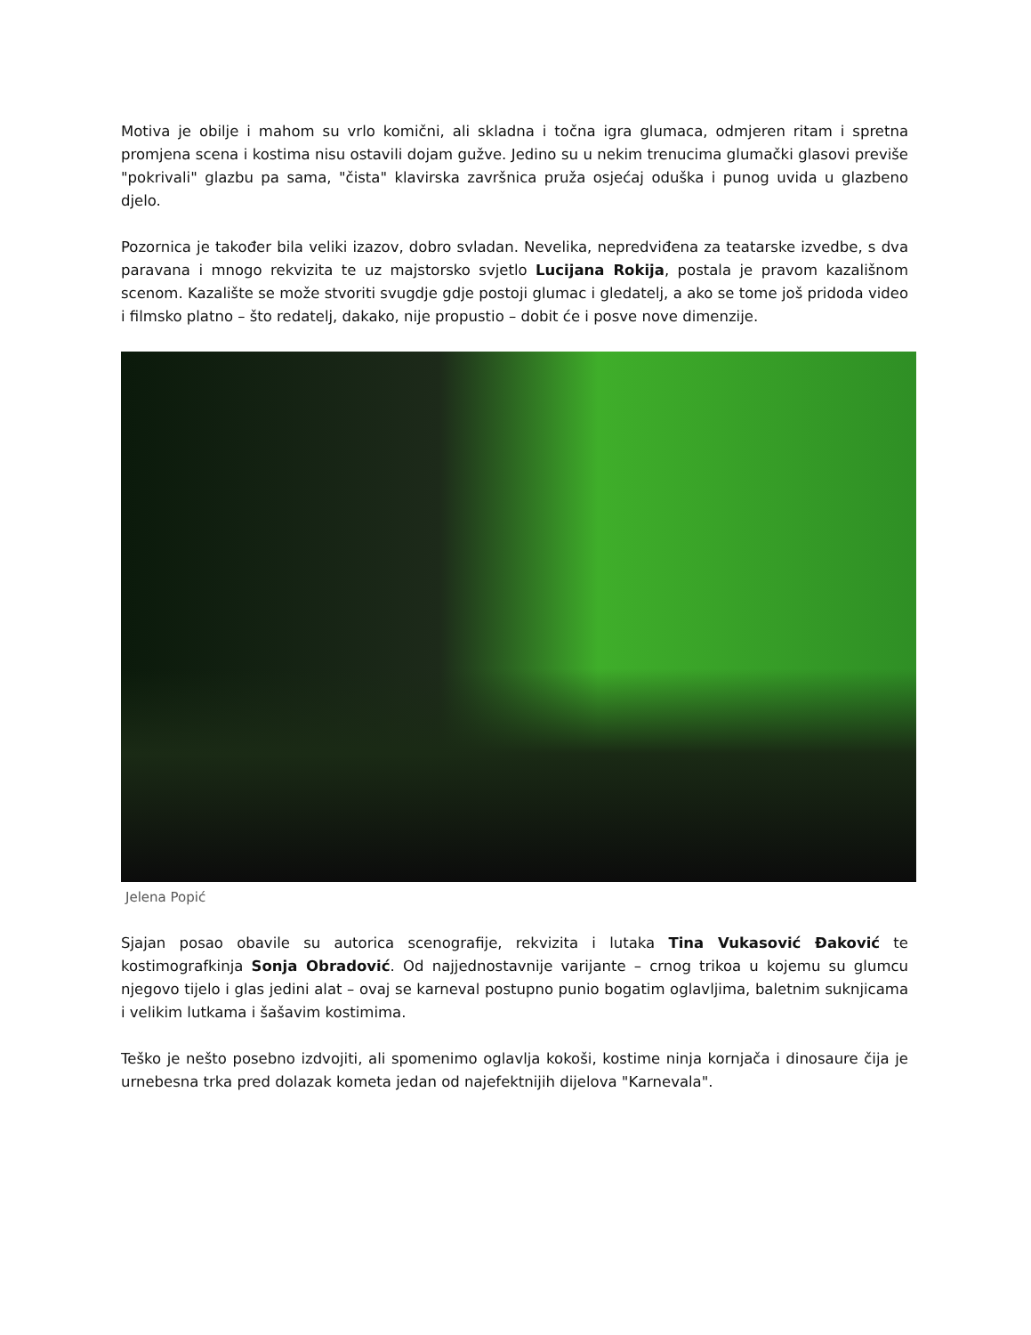Motiva je obilje i mahom su vrlo komični, ali skladna i točna igra glumaca, odmjeren ritam i spretna promjena scena i kostima nisu ostavili dojam gužve. Jedino su u nekim trenucima glumački glasovi previše "pokrivali" glazbu pa sama, "čista" klavirska završnica pruža osjećaj oduška i punog uvida u glazbeno djelo.
Pozornica je također bila veliki izazov, dobro svladan. Nevelika, nepredviđena za teatarske izvedbe, s dva paravana i mnogo rekvizita te uz majstorsko svjetlo Lucijana Rokija, postala je pravom kazališnom scenom. Kazalište se može stvoriti svugdje gdje postoji glumac i gledatelj, a ako se tome još pridoda video i filmsko platno – što redatelj, dakako, nije propustio – dobit će i posve nove dimenzije.
Jelena Popić
Sjajan posao obavile su autorica scenografije, rekvizita i lutaka Tina Vukasović Đaković te kostimografkinja Sonja Obradović. Od najjednostavnije varijante – crnog trikoa u kojemu su glumcu njegovo tijelo i glas jedini alat – ovaj se karneval postupno punio bogatim oglavljima, baletnim suknjicama i velikim lutkama i šašavim kostimima.
Teško je nešto posebno izdvojiti, ali spomenimo oglavlja kokoši, kostime ninja kornjača i dinosaure čija je urnebesna trka pred dolazak kometa jedan od najefektnijih dijelova "Karnevala".